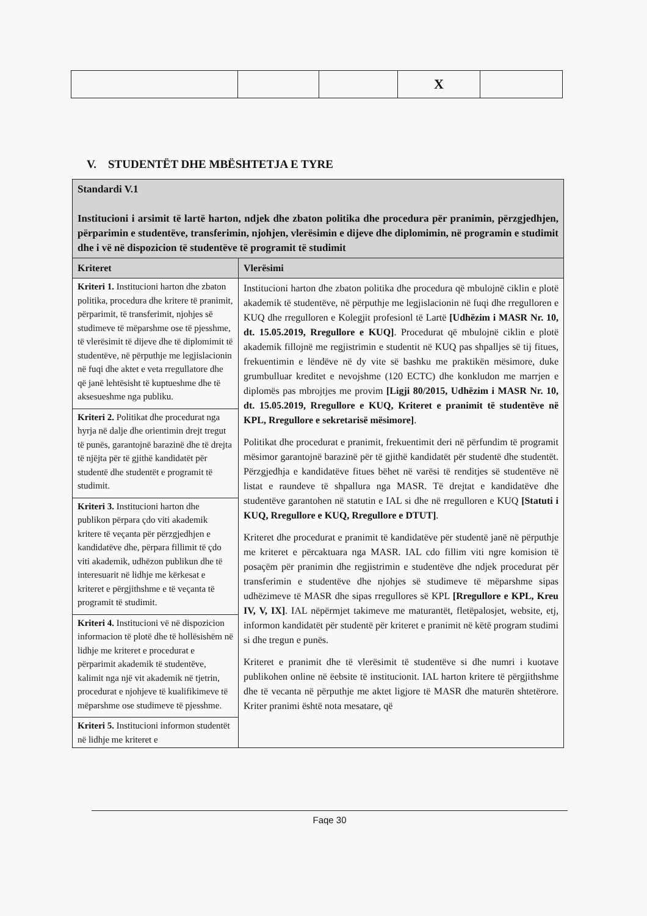| | | | X | |
V. STUDENTËT DHE MBËSHTETJA E TYRE
| Standardi V.1 Institucioni i arsimit të lartë harton, ndjek dhe zbaton politika dhe procedura për pranimin, përzgjedhjen, përparimin e studentëve, transferimin, njohjen, vlerësimin e dijeve dhe diplomimin, në programin e studimit dhe i vë në dispozicion të studentëve të programit të studimit | |
| --- | --- |
| Kriteret | Vlerësimi |
| Kriteri 1. Institucioni harton dhe zbaton politika, procedura dhe kritere të pranimit, përparimit, të transferimit, njohjes së studimeve të mëparshme ose të pjesshme, të vlerësimit të dijeve dhe të diplomimit të studentëve, në përputhje me legjislacionin në fuqi dhe aktet e veta rregullatore dhe që janë lehtësisht të kuptueshme dhe të aksesueshme nga publiku. Kriteri 2. Politikat dhe procedurat nga hyrja në dalje dhe orientimin drejt tregut të punës, garantojnë barazinë dhe të drejta të njëjta për të gjithë kandidatët për studentë dhe studentët e programit të studimit. Kriteri 3. Institucioni harton dhe publikon përpara çdo viti akademik kritere të veçanta për përzgjedhjen e kandidatëve dhe, përpara fillimit të çdo viti akademik, udhëzon publikun dhe të interesuarit në lidhje me kërkesat e kriteret e përgjithshme e të veçanta të programit të studimit. Kriteri 4. Institucioni vë në dispozicion informacion të plotë dhe të hollësishëm në lidhje me kriteret e procedurat e përparimit akademik të studentëve, kalimit nga një vit akademik në tjetrin, procedurat e njohjeve të kualifikimeve të mëparshme ose studimeve të pjesshme. Kriteri 5. Institucioni informon studentët në lidhje me kriteret e | Institucioni harton dhe zbaton politika dhe procedura që mbulojnë ciklin e plotë akademik të studentëve, në përputhje me legjislacionin në fuqi dhe rregulloren e KUQ dhe rregulloren e Kolegjit profesionl të Lartë [Udhëzim i MASR Nr. 10, dt. 15.05.2019, Rregullore e KUQ] . Procedurat që mbulojnë ciklin e plotë akademik fillojnë me regjistrimin e studentit në KUQ pas shpalljes së tij fitues, frekuentimin e lëndëve në dy vite së bashku me praktikën mësimore, duke grumbulluar kreditet e nevojshme (120 ECTC) dhe konkludon me marrjen e diplomës pas mbrojtjes me provim [Ligji 80/2015, Udhëzim i MASR Nr. 10, dt. 15.05.2019, Rregullore e KUQ, Kriteret e pranimit të studentëve në KPL, Rregullore e sekretarisë mësimore] . Politikat dhe procedurat e pranimit, frekuentimit deri në përfundim të programit mësimor garantojnë barazinë për të gjithë kandidatët për studentë dhe studentët. Përzgjedhja e kandidatëve fitues bëhet në varësi të renditjes së studentëve në listat e raundeve të shpallura nga MASR. Të drejtat e kandidatëve dhe studentëve garantohen në statutin e IAL si dhe në rregulloren e KUQ [Statuti i KUQ, Rregullore e KUQ, Rregullore e DTUT] . Kriteret dhe procedurat e pranimit të kandidatëve për studentë janë në përputhje me kriteret e përcaktuara nga MASR. IAL cdo fillim viti ngre komision të posaçëm për pranimin dhe regjistrimin e studentëve dhe ndjek procedurat për transferimin e studentëve dhe njohjes së studimeve të mëparshme sipas udhëzimeve të MASR dhe sipas rregullores së KPL [Rregullore e KPL, Kreu IV, V, IX] . IAL nëpërmjet takimeve me maturantët, fletëpalosjet, website, etj, informon kandidatët për studentë për kriteret e pranimit në këtë program studimi si dhe tregun e punës. Kriteret e pranimit dhe të vlerësimit të studentëve si dhe numri i kuotave publikohen online në ëebsite të institucionit. IAL harton kritere të përgjithshme dhe të vecanta në përputhje me aktet ligjore të MASR dhe maturën shtetërore. Kriter pranimi është nota mesatare, që |
Faqe 30